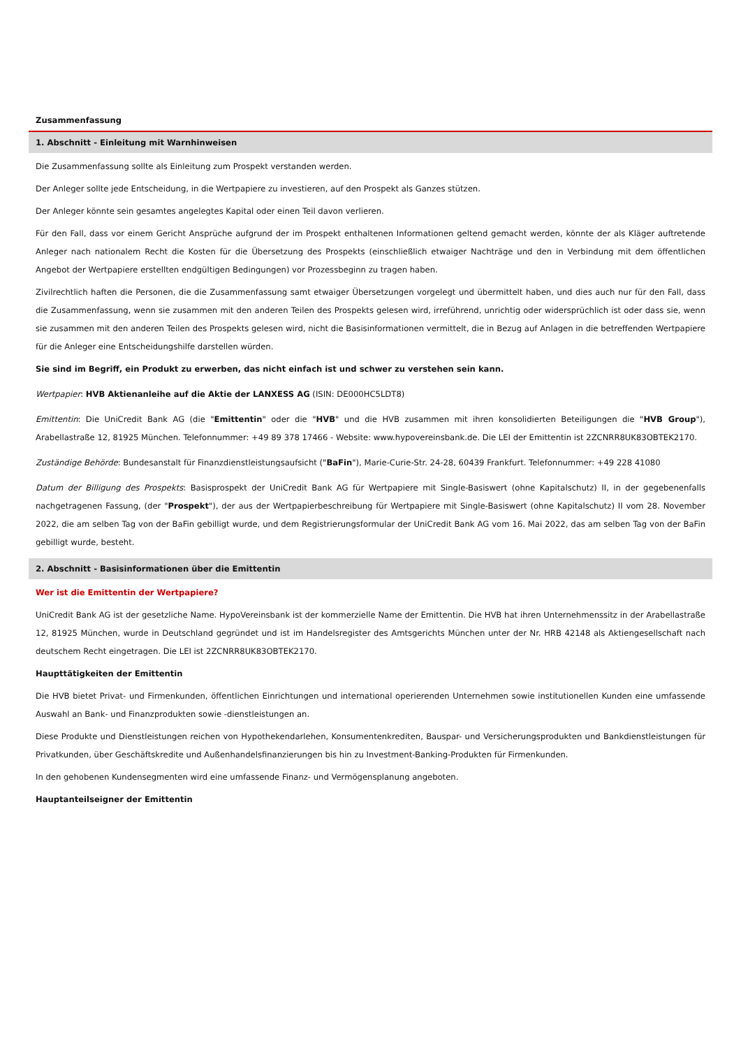Zusammenfassung
1. Abschnitt - Einleitung mit Warnhinweisen
Die Zusammenfassung sollte als Einleitung zum Prospekt verstanden werden.
Der Anleger sollte jede Entscheidung, in die Wertpapiere zu investieren, auf den Prospekt als Ganzes stützen.
Der Anleger könnte sein gesamtes angelegtes Kapital oder einen Teil davon verlieren.
Für den Fall, dass vor einem Gericht Ansprüche aufgrund der im Prospekt enthaltenen Informationen geltend gemacht werden, könnte der als Kläger auftretende Anleger nach nationalem Recht die Kosten für die Übersetzung des Prospekts (einschließlich etwaiger Nachträge und den in Verbindung mit dem öffentlichen Angebot der Wertpapiere erstellten endgültigen Bedingungen) vor Prozessbeginn zu tragen haben.
Zivilrechtlich haften die Personen, die die Zusammenfassung samt etwaiger Übersetzungen vorgelegt und übermittelt haben, und dies auch nur für den Fall, dass die Zusammenfassung, wenn sie zusammen mit den anderen Teilen des Prospekts gelesen wird, irreführend, unrichtig oder widersprüchlich ist oder dass sie, wenn sie zusammen mit den anderen Teilen des Prospekts gelesen wird, nicht die Basisinformationen vermittelt, die in Bezug auf Anlagen in die betreffenden Wertpapiere für die Anleger eine Entscheidungshilfe darstellen würden.
Sie sind im Begriff, ein Produkt zu erwerben, das nicht einfach ist und schwer zu verstehen sein kann.
Wertpapier: HVB Aktienanleihe auf die Aktie der LANXESS AG (ISIN: DE000HC5LDT8)
Emittentin: Die UniCredit Bank AG (die "Emittentin" oder die "HVB" und die HVB zusammen mit ihren konsolidierten Beteiligungen die "HVB Group"), Arabellastraße 12, 81925 München. Telefonnummer: +49 89 378 17466 - Website: www.hypovereinsbank.de. Die LEI der Emittentin ist 2ZCNRR8UK83OBTEK2170.
Zuständige Behörde: Bundesanstalt für Finanzdienstleistungsaufsicht ("BaFin"), Marie-Curie-Str. 24-28, 60439 Frankfurt. Telefonnummer: +49 228 41080
Datum der Billigung des Prospekts: Basisprospekt der UniCredit Bank AG für Wertpapiere mit Single-Basiswert (ohne Kapitalschutz) II, in der gegebenenfalls nachgetragenen Fassung, (der "Prospekt"), der aus der Wertpapierbeschreibung für Wertpapiere mit Single-Basiswert (ohne Kapitalschutz) II vom 28. November 2022, die am selben Tag von der BaFin gebilligt wurde, und dem Registrierungsformular der UniCredit Bank AG vom 16. Mai 2022, das am selben Tag von der BaFin gebilligt wurde, besteht.
2. Abschnitt - Basisinformationen über die Emittentin
Wer ist die Emittentin der Wertpapiere?
UniCredit Bank AG ist der gesetzliche Name. HypoVereinsbank ist der kommerzielle Name der Emittentin. Die HVB hat ihren Unternehmenssitz in der Arabellastraße 12, 81925 München, wurde in Deutschland gegründet und ist im Handelsregister des Amtsgerichts München unter der Nr. HRB 42148 als Aktiengesellschaft nach deutschem Recht eingetragen. Die LEI ist 2ZCNRR8UK83OBTEK2170.
Haupttätigkeiten der Emittentin
Die HVB bietet Privat- und Firmenkunden, öffentlichen Einrichtungen und international operierenden Unternehmen sowie institutionellen Kunden eine umfassende Auswahl an Bank- und Finanzprodukten sowie -dienstleistungen an.
Diese Produkte und Dienstleistungen reichen von Hypothekendarlehen, Konsumentenkrediten, Bauspar- und Versicherungsprodukten und Bankdienstleistungen für Privatkunden, über Geschäftskredite und Außenhandelsfinanzierungen bis hin zu Investment-Banking-Produkten für Firmenkunden.
In den gehobenen Kundensegmenten wird eine umfassende Finanz- und Vermögensplanung angeboten.
Hauptanteilseigner der Emittentin